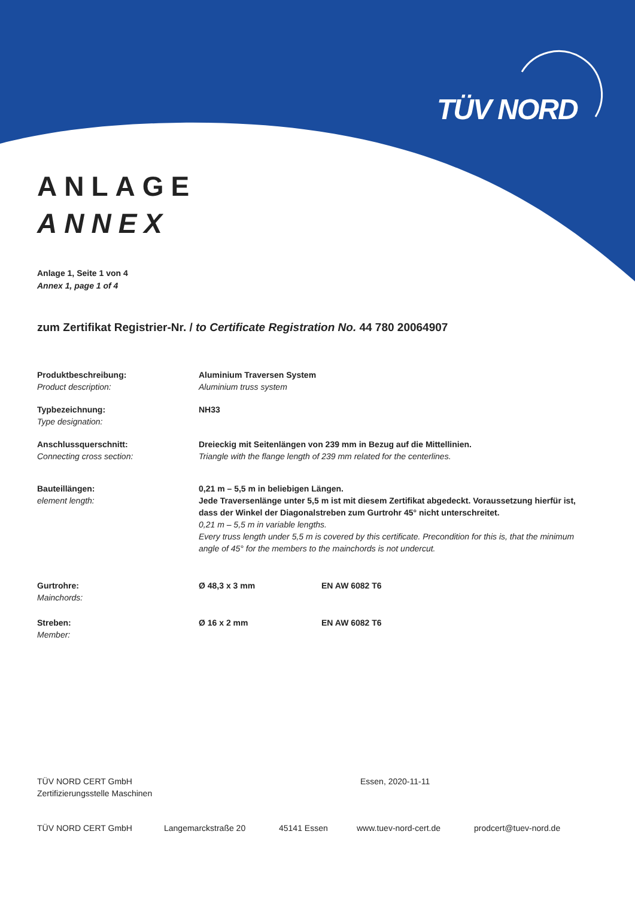TÜV NORD
ANLAGE
ANNEX
Anlage 1, Seite 1 von 4
Annex 1, page 1 of 4
zum Zertifikat Registrier-Nr. / to Certificate Registration No. 44 780 20064907
Produktbeschreibung:
Product description:
Aluminium Traversen System
Aluminium truss system
Typbezeichnung:
Type designation:
NH33
Anschlussquerschnitt:
Connecting cross section:
Dreieckig mit Seitenlängen von 239 mm in Bezug auf die Mittellinien.
Triangle with the flange length of 239 mm related for the centerlines.
Bauteillängen:
element length:
0,21 m – 5,5 m in beliebigen Längen.
Jede Traversenlänge unter 5,5 m ist mit diesem Zertifikat abgedeckt. Voraussetzung hierfür ist, dass der Winkel der Diagonalstreben zum Gurtrohr 45° nicht unterschreitet.
0,21 m – 5,5 m in variable lengths.
Every truss length under 5,5 m is covered by this certificate. Precondition for this is, that the minimum angle of 45° for the members to the mainchords is not undercut.
Gurtrohre:
Mainchords:
Ø 48,3 x 3 mm EN AW 6082 T6
Streben:
Member:
Ø 16 x 2 mm EN AW 6082 T6
TÜV NORD CERT GmbH
Zertifizierungsstelle Maschinen
Essen, 2020-11-11
TÜV NORD CERT GmbH Langemarckstraße 20 45141 Essen www.tuev-nord-cert.de prodcert@tuev-nord.de